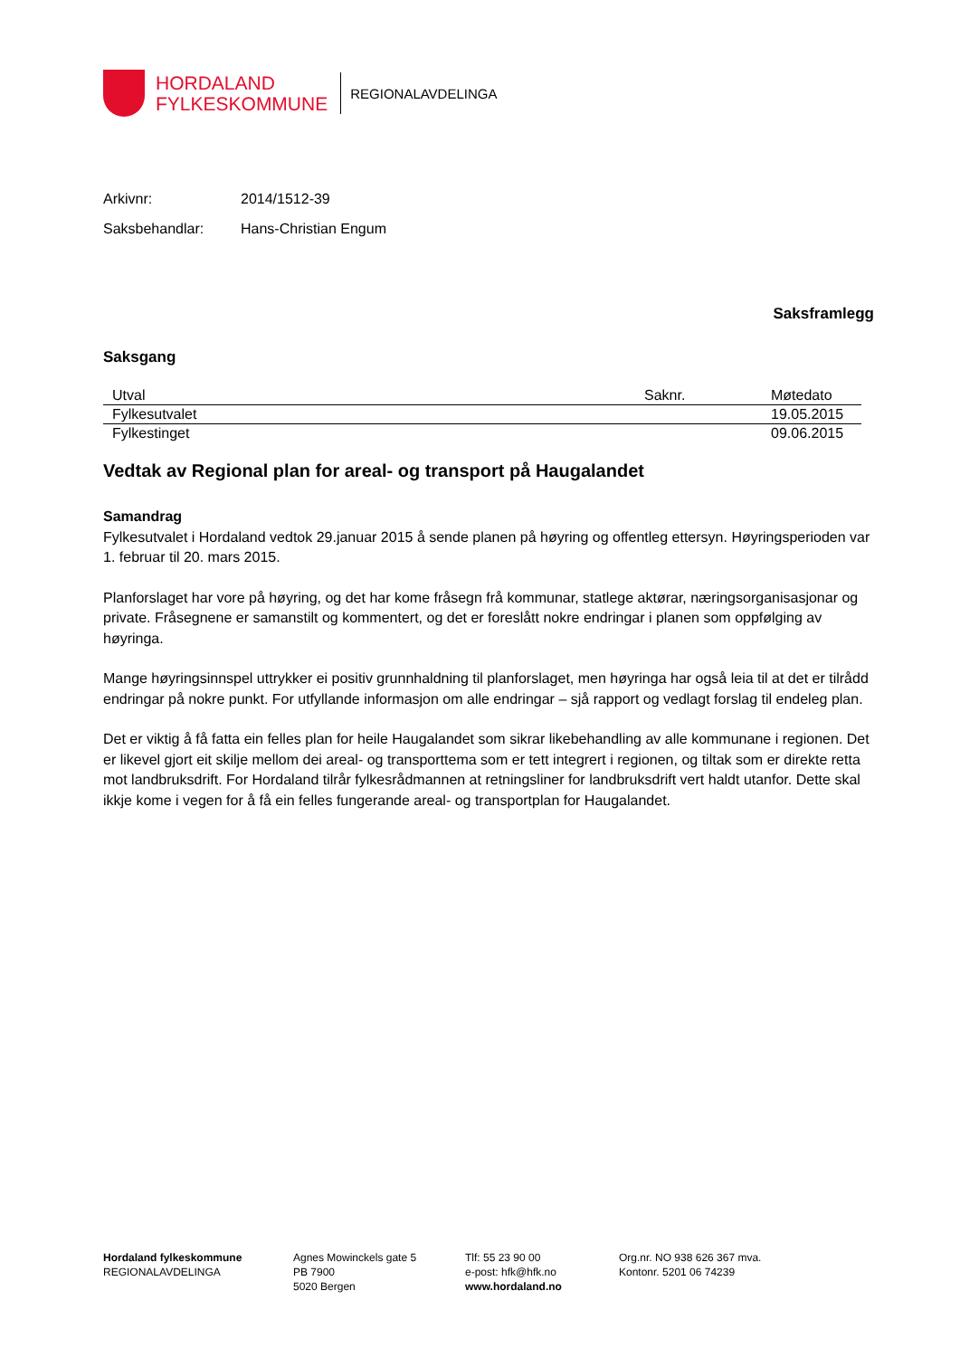HORDALAND
FYLKESKOMMUNE
REGIONALAVDELINGA
Arkivnr: 2014/1512-39
Saksbehandlar: Hans-Christian Engum
Saksframlegg
Saksgang
| Utval | Saknr. | Møtedato |
| --- | --- | --- |
| Fylkesutvalet | | 19.05.2015 |
| Fylkestinget | | 09.06.2015 |
Vedtak av Regional plan for areal- og transport på Haugalandet
Samandrag
Fylkesutvalet i Hordaland vedtok 29.januar 2015 å sende planen på høyring og offentleg ettersyn. Høyringsperioden var 1. februar til 20. mars 2015.
Planforslaget har vore på høyring, og det har kome fråsegn frå kommunar, statlege aktørar, næringsorganisasjonar og private. Fråsegnene er samanstilt og kommentert, og det er foreslått nokre endringar i planen som oppfølging av høyringa.
Mange høyringsinnspel uttrykker ei positiv grunnhaldning til planforslaget, men høyringa har også leia til at det er tilrådd endringar på nokre punkt. For utfyllande informasjon om alle endringar – sjå rapport og vedlagt forslag til endeleg plan.
Det er viktig å få fatta ein felles plan for heile Haugalandet som sikrar likebehandling av alle kommunane i regionen. Det er likevel gjort eit skilje mellom dei areal- og transporttema som er tett integrert i regionen, og tiltak som er direkte retta mot landbruksdrift. For Hordaland tilrår fylkesrådmannen at retningsliner for landbruksdrift vert haldt utanfor. Dette skal ikkje kome i vegen for å få ein felles fungerande areal- og transportplan for Haugalandet.
Hordaland fylkeskommune
REGIONALAVDELINGA
Agnes Mowinckels gate 5
PB 7900
5020 Bergen
Tlf: 55 23 90 00
e-post: hfk@hfk.no
www.hordaland.no
Org.nr. NO 938 626 367 mva.
Kontonr. 5201 06 74239